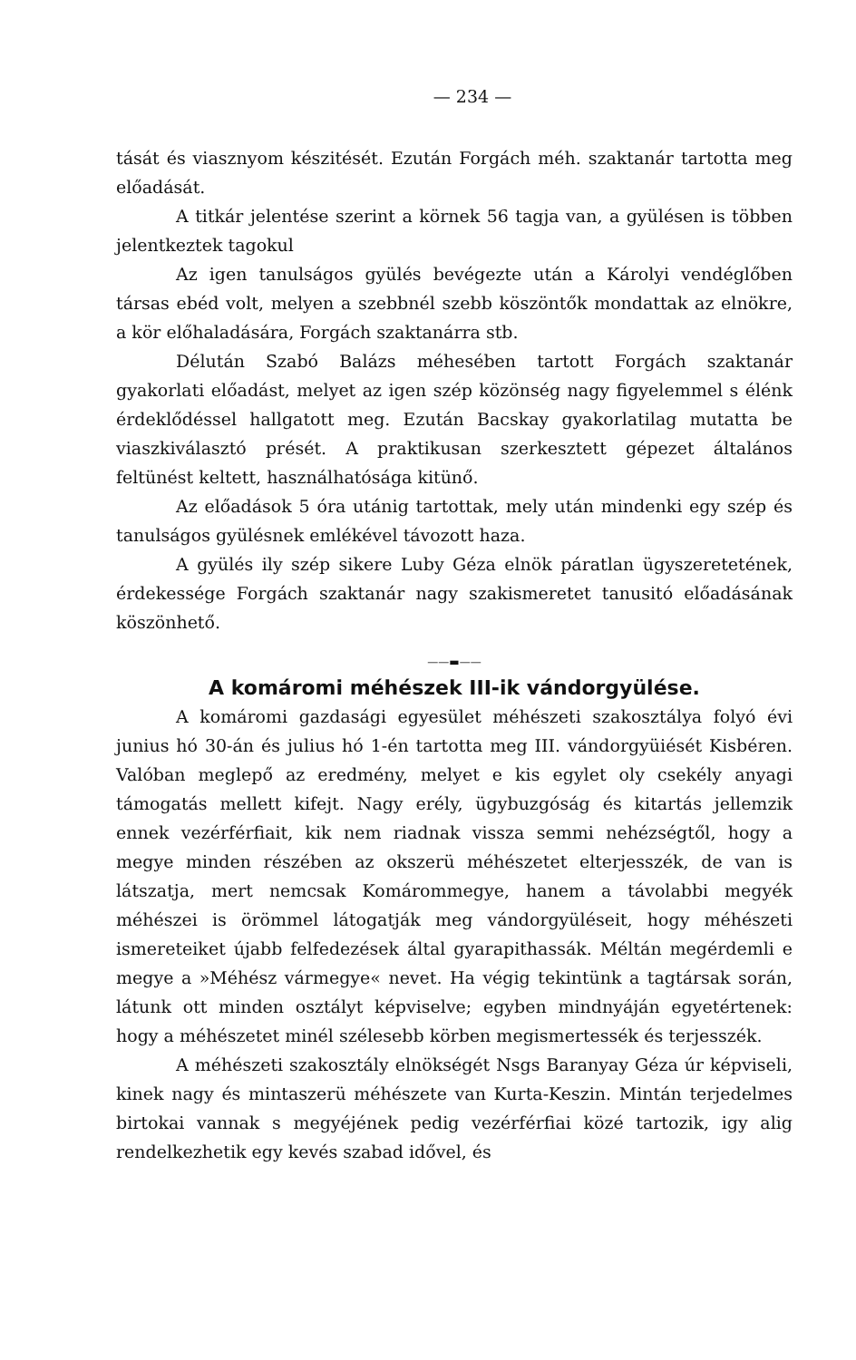— 234 —
tását és viasznyom készitését. Ezután Forgách méh. szaktanár tartotta meg előadását.
A titkár jelentése szerint a körnek 56 tagja van, a gyülésen is többen jelentkeztek tagokul
Az igen tanulságos gyülés bevégezte után a Károlyi vendéglőben társas ebéd volt, melyen a szebbnél szebb köszöntők mondattak az elnökre, a kör előhaladására, Forgách szaktanárra stb.
Délután Szabó Balázs méhesében tartott Forgách szaktanár gyakorlati előadást, melyet az igen szép közönség nagy figyelemmel s élénk érdeklődéssel hallgatott meg. Ezután Bacskay gyakorlatilag mutatta be viaszkiválasztó prését. A praktikusan szerkesztett gépezet általános feltünést keltett, használhatósága kitünő.
Az előadások 5 óra utánig tartottak, mely után mindenki egy szép és tanulságos gyülésnek emlékével távozott haza.
A gyülés ily szép sikere Luby Géza elnök páratlan ügyszeretetének, érdekessége Forgách szaktanár nagy szakismeretet tanusitó előadásának köszönhető.
——▬——
A komáromi méhészek III-ik vándorgyülése.
A komáromi gazdasági egyesület méhészeti szakosztálya folyó évi junius hó 30-án és julius hó 1-én tartotta meg III. vándorgyüiését Kisbéren. Valóban meglepő az eredmény, melyet e kis egylet oly csekély anyagi támogatás mellett kifejt. Nagy erély, ügybuzgóság és kitartás jellemzik ennek vezérférfiait, kik nem riadnak vissza semmi nehézségtől, hogy a megye minden részében az okszerü méhészetet elterjesszék, de van is látszatja, mert nemcsak Komárommegye, hanem a távolabbi megyék méhészei is örömmel látogatják meg vándorgyüléseit, hogy méhészeti ismereteiket újabb felfedezések által gyarapithassák. Méltán megérdemli e megye a »Méhész vármegye« nevet. Ha végig tekintünk a tagtársak során, látunk ott minden osztályt képviselve; egyben mindnyáján egyetértenek: hogy a méhészetet minél szélesebb körben megismertessék és terjesszék.
A méhészeti szakosztály elnökségét Nsgs Baranyay Géza úr képviseli, kinek nagy és mintaszerü méhészete van Kurta-Keszin. Mintán terjedelmes birtokai vannak s megyéjének pedig vezérférfiai közé tartozik, igy alig rendelkezhetik egy kevés szabad idővel, és